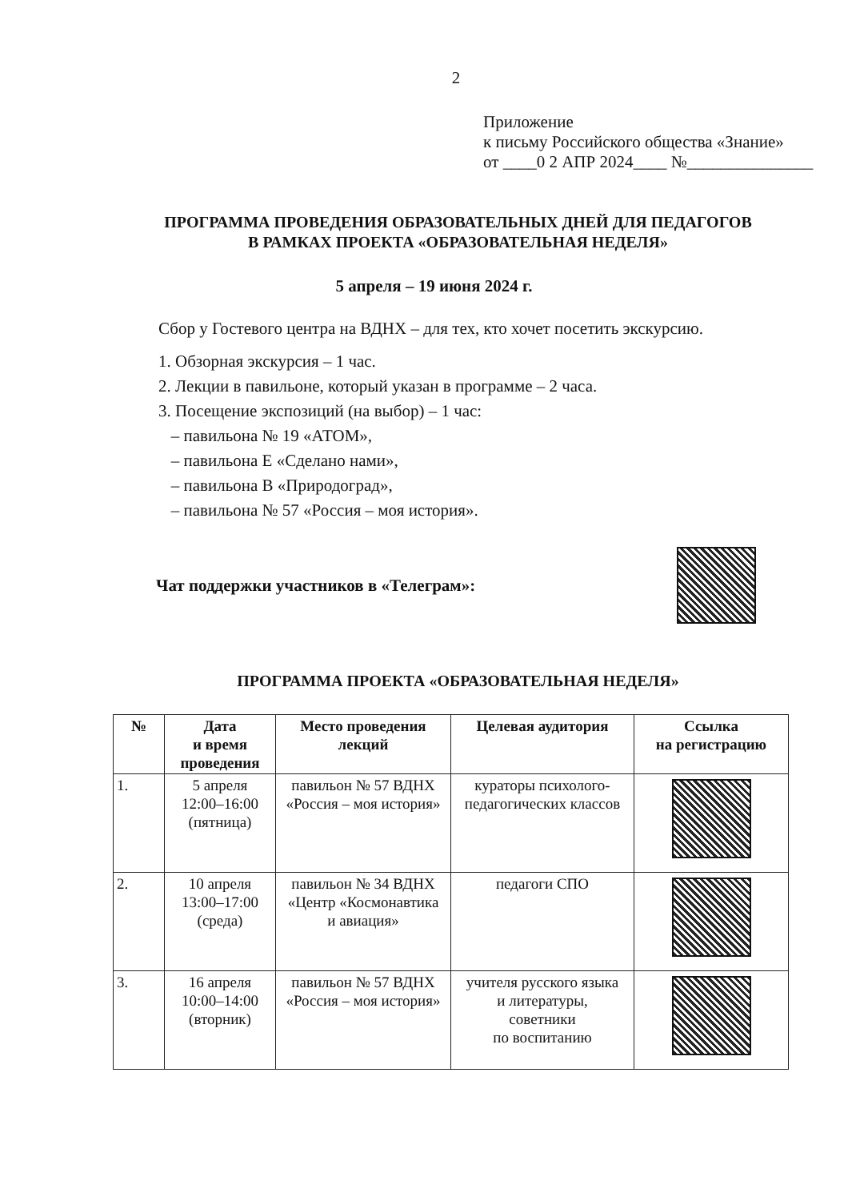2
Приложение
к письму Российского общества «Знание»
от ____0 2 АПР 2024____ №_______________
ПРОГРАММА ПРОВЕДЕНИЯ ОБРАЗОВАТЕЛЬНЫХ ДНЕЙ ДЛЯ ПЕДАГОГОВ
В РАМКАХ ПРОЕКТА «ОБРАЗОВАТЕЛЬНАЯ НЕДЕЛЯ»
5 апреля – 19 июня 2024 г.
Сбор у Гостевого центра на ВДНХ – для тех, кто хочет посетить экскурсию.
1. Обзорная экскурсия – 1 час.
2. Лекции в павильоне, который указан в программе – 2 часа.
3. Посещение экспозиций (на выбор) – 1 час:
– павильона № 19 «АТОМ»,
– павильона Е «Сделано нами»,
– павильона В «Природоград»,
– павильона № 57 «Россия – моя история».
Чат поддержки участников в «Телеграм»:
ПРОГРАММА ПРОЕКТА «ОБРАЗОВАТЕЛЬНАЯ НЕДЕЛЯ»
| № | Дата и время проведения | Место проведения лекций | Целевая аудитория | Ссылка на регистрацию |
| --- | --- | --- | --- | --- |
| 1. | 5 апреля 12:00–16:00 (пятница) | павильон № 57 ВДНХ «Россия – моя история» | кураторы психолого-педагогических классов | |
| 2. | 10 апреля 13:00–17:00 (среда) | павильон № 34 ВДНХ «Центр «Космонавтика и авиация» | педагоги СПО | |
| 3. | 16 апреля 10:00–14:00 (вторник) | павильон № 57 ВДНХ «Россия – моя история» | учителя русского языка и литературы, советники по воспитанию | |